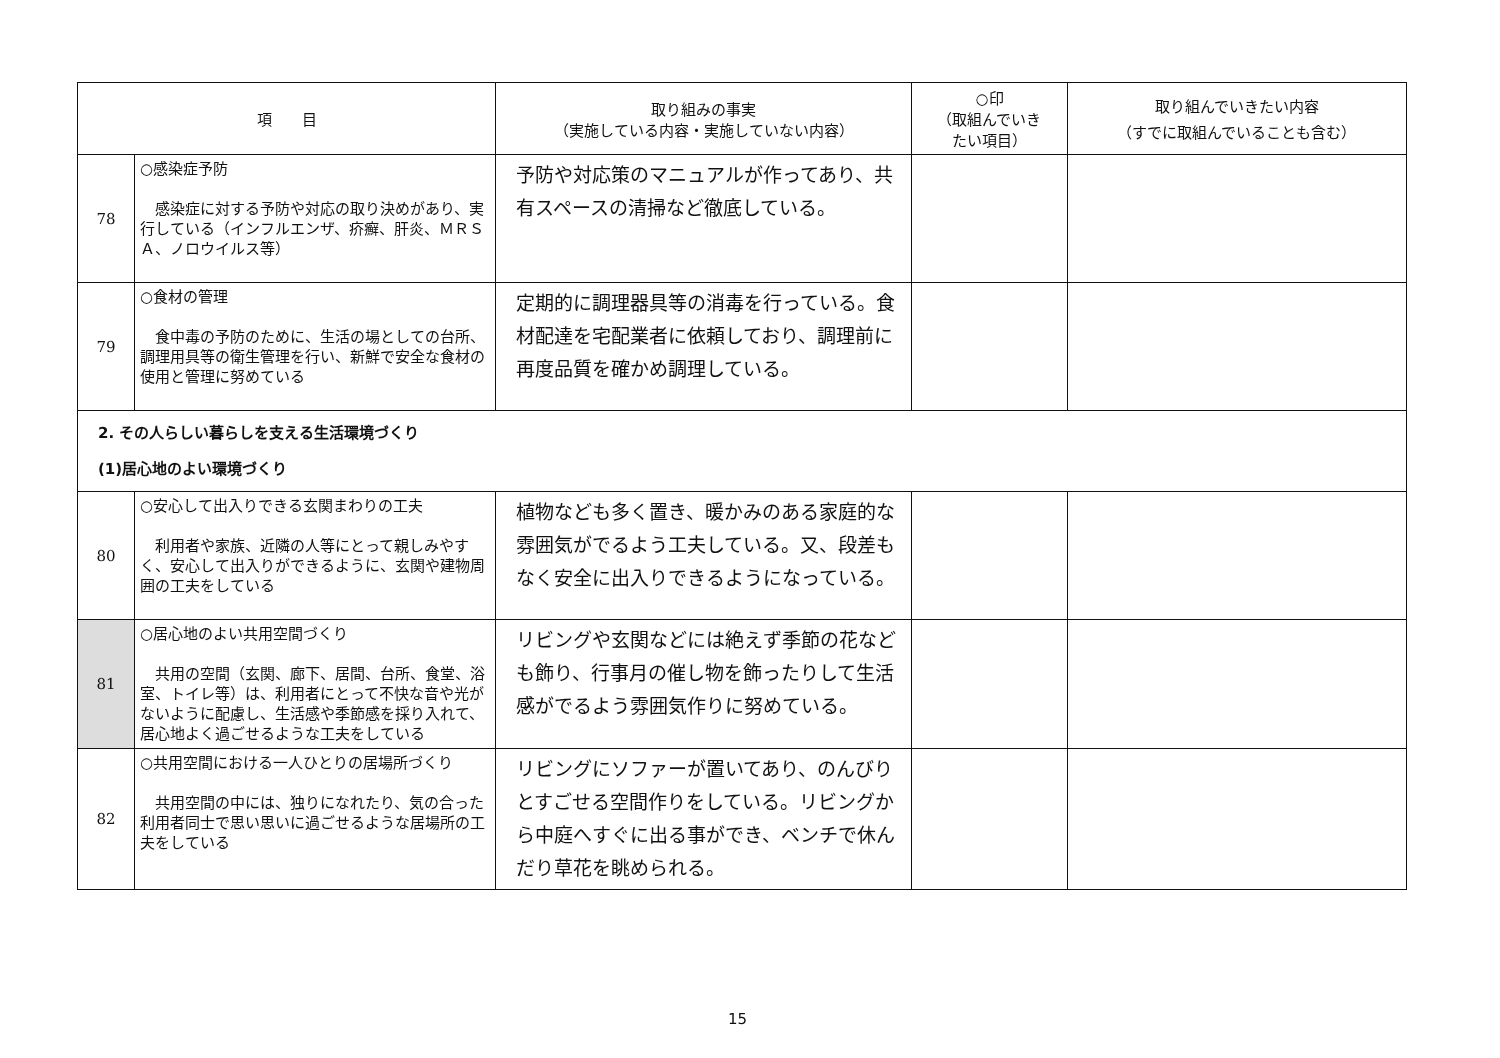| 項 目 | | 取り組みの事実 （実施している内容・実施していない内容） | ○印 （取組んでいき たい項目） | 取り組んでいきたい内容 （すでに取組んでいることも含む） |
| --- | --- | --- | --- | --- |
| 78 | ○感染症予防 感染症に対する予防や対応の取り決めがあり、実行している（インフルエンザ、疥癬、肝炎、ＭＲＳＡ、ノロウイルス等） | 予防や対応策のマニュアルが作ってあり、共有スペースの清掃など徹底している。 | | |
| 79 | ○食材の管理 食中毒の予防のために、生活の場としての台所、調理用具等の衛生管理を行い、新鮮で安全な食材の使用と管理に努めている | 定期的に調理器具等の消毒を行っている。食材配達を宅配業者に依頼しており、調理前に再度品質を確かめ調理している。 | | |
| 2. その人らしい暮らしを支える生活環境づくり (1)居心地のよい環境づくり | | | | |
| 80 | ○安心して出入りできる玄関まわりの工夫 利用者や家族、近隣の人等にとって親しみやすく、安心して出入りができるように、玄関や建物周囲の工夫をしている | 植物なども多く置き、暖かみのある家庭的な雰囲気がでるよう工夫している。又、段差もなく安全に出入りできるようになっている。 | | |
| 81 | ○居心地のよい共用空間づくり 共用の空間（玄関、廊下、居間、台所、食堂、浴室、トイレ等）は、利用者にとって不快な音や光がないように配慮し、生活感や季節感を採り入れて、居心地よく過ごせるような工夫をしている | リビングや玄関などには絶えず季節の花なども飾り、行事月の催し物を飾ったりして生活感がでるよう雰囲気作りに努めている。 | | |
| 82 | ○共用空間における一人ひとりの居場所づくり 共用空間の中には、独りになれたり、気の合った利用者同士で思い思いに過ごせるような居場所の工夫をしている | リビングにソファーが置いてあり、のんびりとすごせる空間作りをしている。リビングから中庭へすぐに出る事ができ、ベンチで休んだり草花を眺められる。 | | |
15